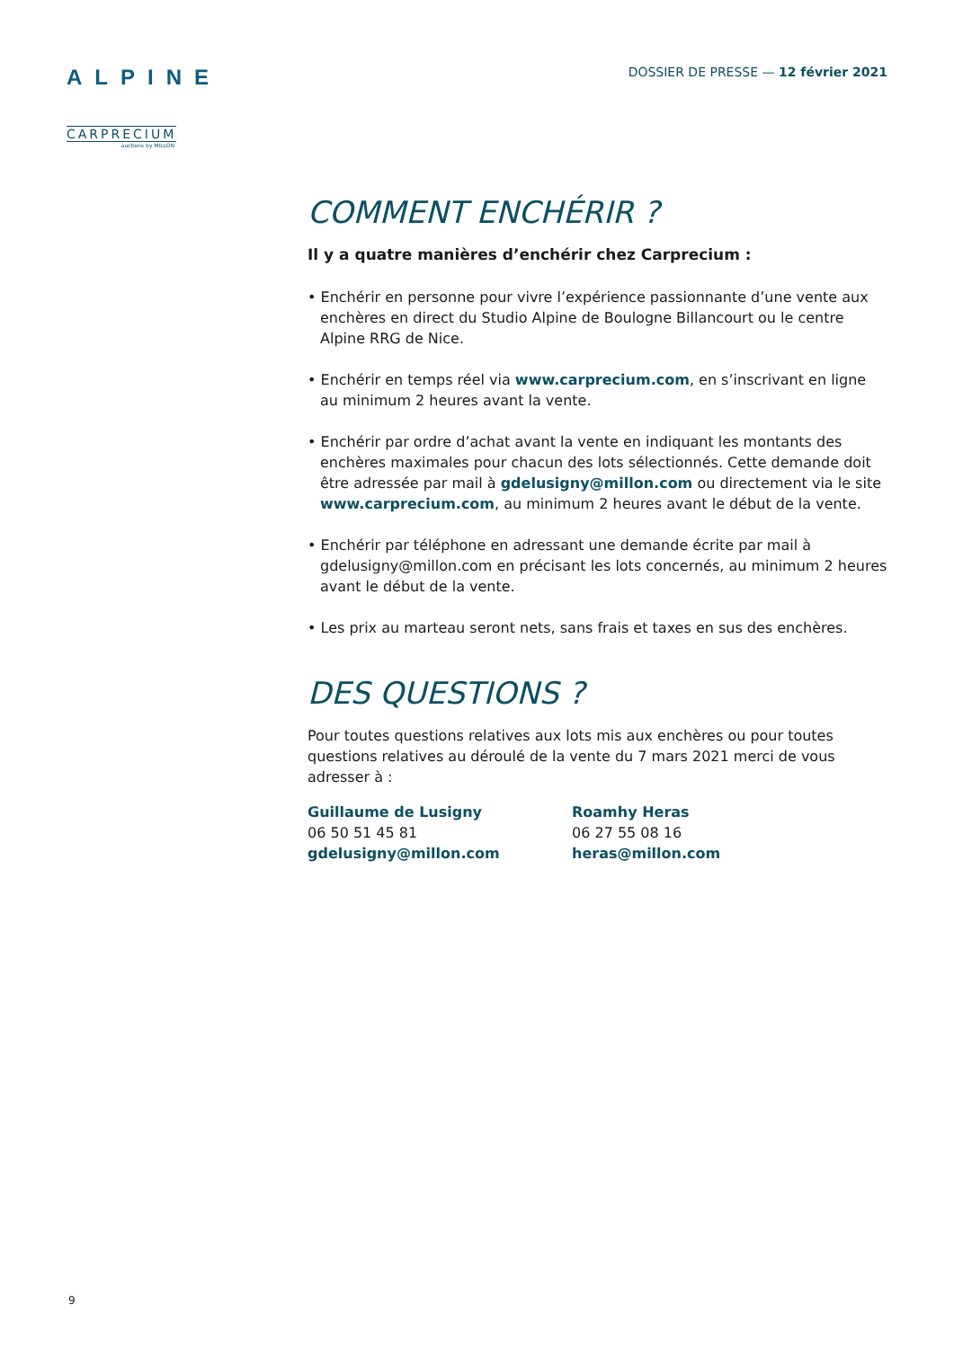ALPINE
CARPRECIUM
auctions by MILLON
DOSSIER DE PRESSE — 12 février 2021
COMMENT ENCHÉRIR ?
Il y a quatre manières d’enchérir chez Carprecium :
• Enchérir en personne pour vivre l’expérience passionnante d’une vente aux enchères en direct du Studio Alpine de Boulogne Billancourt ou le centre Alpine RRG de Nice.
• Enchérir en temps réel via www.carprecium.com, en s’inscrivant en ligne au minimum 2 heures avant la vente.
• Enchérir par ordre d’achat avant la vente en indiquant les montants des enchères maximales pour chacun des lots sélectionnés. Cette demande doit être adressée par mail à gdelusigny@millon.com ou directement via le site www.carprecium.com, au minimum 2 heures avant le début de la vente.
• Enchérir par téléphone en adressant une demande écrite par mail à gdelusigny@millon.com en précisant les lots concernés, au minimum 2 heures avant le début de la vente.
• Les prix au marteau seront nets, sans frais et taxes en sus des enchères.
DES QUESTIONS ?
Pour toutes questions relatives aux lots mis aux enchères ou pour toutes questions relatives au déroulé de la vente du 7 mars 2021 merci de vous adresser à :
Guillaume de Lusigny
06 50 51 45 81
gdelusigny@millon.com
Roamhy Heras
06 27 55 08 16
heras@millon.com
9